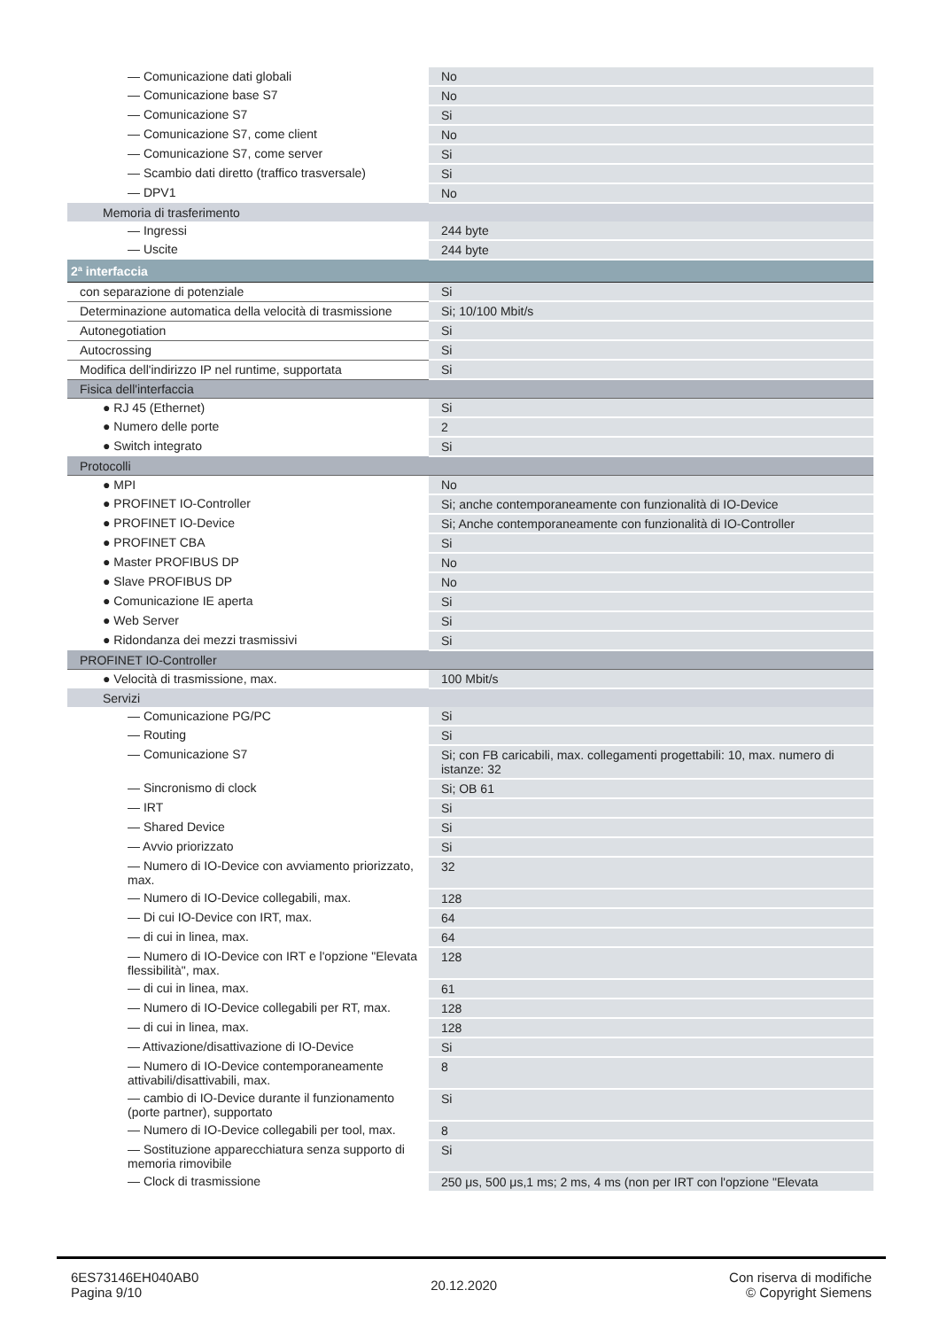| — Comunicazione dati globali | No |
| — Comunicazione base S7 | No |
| — Comunicazione S7 | Si |
| — Comunicazione S7, come client | No |
| — Comunicazione S7, come server | Si |
| — Scambio dati diretto (traffico trasversale) | Si |
| — DPV1 | No |
| Memoria di trasferimento | |
| — Ingressi | 244 byte |
| — Uscite | 244 byte |
| 2ª interfaccia | |
| con separazione di potenziale | Si |
| Determinazione automatica della velocità di trasmissione | Si; 10/100 Mbit/s |
| Autonegotiation | Si |
| Autocrossing | Si |
| Modifica dell'indirizzo IP nel runtime, supportata | Si |
| Fisica dell'interfaccia | |
| ● RJ 45 (Ethernet) | Si |
| ● Numero delle porte | 2 |
| ● Switch integrato | Si |
| Protocolli | |
| ● MPI | No |
| ● PROFINET IO-Controller | Si; anche contemporaneamente con funzionalità di IO-Device |
| ● PROFINET IO-Device | Si; Anche contemporaneamente con funzionalità di IO-Controller |
| ● PROFINET CBA | Si |
| ● Master PROFIBUS DP | No |
| ● Slave PROFIBUS DP | No |
| ● Comunicazione IE aperta | Si |
| ● Web Server | Si |
| ● Ridondanza dei mezzi trasmissivi | Si |
| PROFINET IO-Controller | |
| ● Velocità di trasmissione, max. | 100 Mbit/s |
| Servizi | |
| — Comunicazione PG/PC | Si |
| — Routing | Si |
| — Comunicazione S7 | Si; con FB caricabili, max. collegamenti progettabili: 10, max. numero di istanze: 32 |
| — Sincronismo di clock | Si; OB 61 |
| — IRT | Si |
| — Shared Device | Si |
| — Avvio priorizzato | Si |
| — Numero di IO-Device con avviamento priorizzato, max. | 32 |
| — Numero di IO-Device collegabili, max. | 128 |
| — Di cui IO-Device con IRT, max. | 64 |
| — di cui in linea, max. | 64 |
| — Numero di IO-Device con IRT e l'opzione "Elevata flessibilità", max. | 128 |
| — di cui in linea, max. | 61 |
| — Numero di IO-Device collegabili per RT, max. | 128 |
| — di cui in linea, max. | 128 |
| — Attivazione/disattivazione di IO-Device | Si |
| — Numero di IO-Device contemporaneamente attivabili/disattivabili, max. | 8 |
| — cambio di IO-Device durante il funzionamento (porte partner), supportato | Si |
| — Numero di IO-Device collegabili per tool, max. | 8 |
| — Sostituzione apparecchiatura senza supporto di memoria rimovibile | Si |
| — Clock di trasmissione | 250 μs, 500 μs,1 ms; 2 ms, 4 ms (non per IRT con l'opzione "Elevata |
6ES73146EH040AB0
Pagina 9/10
20.12.2020
Con riserva di modifiche
© Copyright Siemens